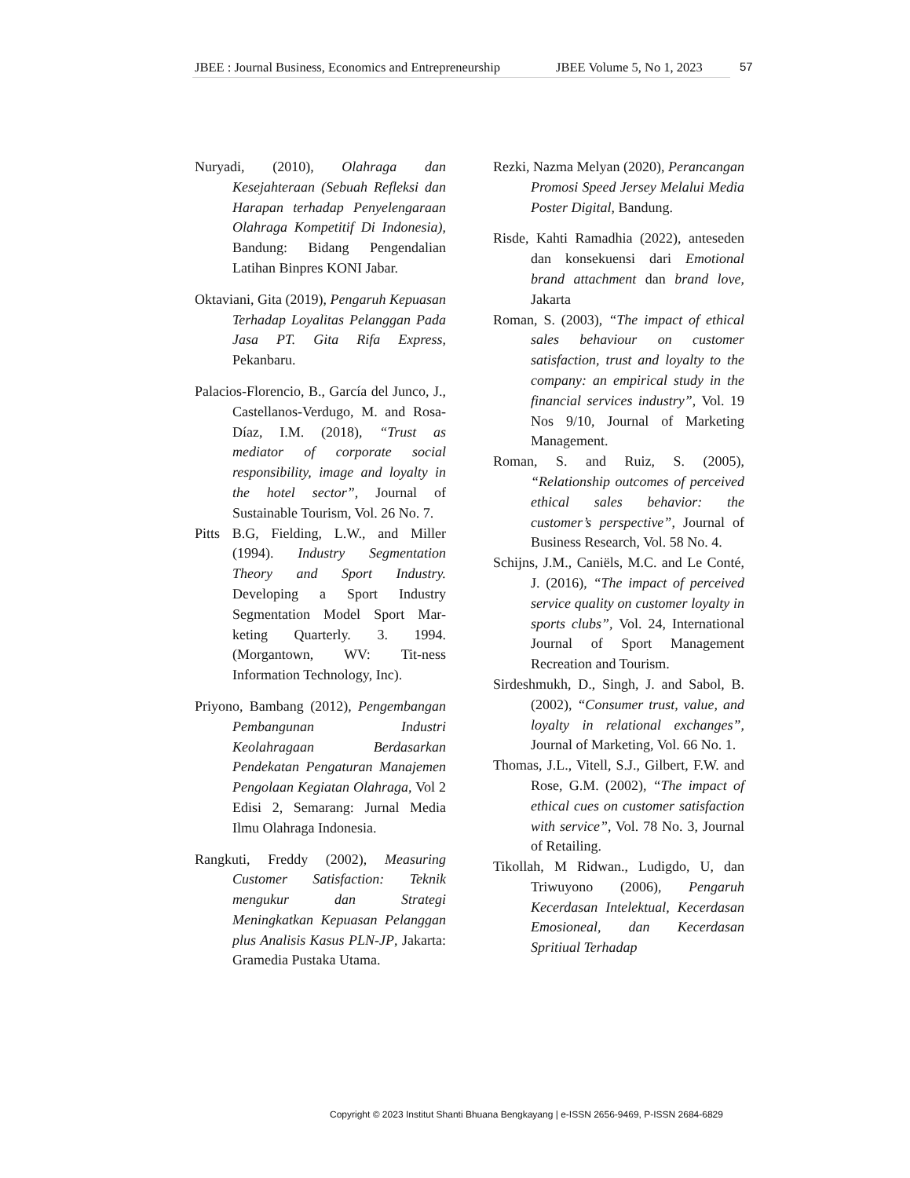JBEE : Journal Business, Economics and Entrepreneurship JBEE Volume 5, No 1, 2023 57
Nuryadi, (2010), Olahraga dan Kesejahteraan (Sebuah Refleksi dan Harapan terhadap Penyelengaraan Olahraga Kompetitif Di Indonesia), Bandung: Bidang Pengendalian Latihan Binpres KONI Jabar.
Oktaviani, Gita (2019), Pengaruh Kepuasan Terhadap Loyalitas Pelanggan Pada Jasa PT. Gita Rifa Express, Pekanbaru.
Palacios-Florencio, B., García del Junco, J., Castellanos-Verdugo, M. and Rosa-Díaz, I.M. (2018), “Trust as mediator of corporate social responsibility, image and loyalty in the hotel sector”, Journal of Sustainable Tourism, Vol. 26 No. 7.
Pitts B.G, Fielding, L.W., and Miller (1994). Industry Segmentation Theory and Sport Industry. Developing a Sport Industry Segmentation Model Sport Mar-keting Quarterly. 3. 1994. (Morgantown, WV: Tit-ness Information Technology, Inc).
Priyono, Bambang (2012), Pengembangan Pembangunan Industri Keolahragaan Berdasarkan Pendekatan Pengaturan Manajemen Pengolaan Kegiatan Olahraga, Vol 2 Edisi 2, Semarang: Jurnal Media Ilmu Olahraga Indonesia.
Rangkuti, Freddy (2002), Measuring Customer Satisfaction: Teknik mengukur dan Strategi Meningkatkan Kepuasan Pelanggan plus Analisis Kasus PLN-JP, Jakarta: Gramedia Pustaka Utama.
Rezki, Nazma Melyan (2020), Perancangan Promosi Speed Jersey Melalui Media Poster Digital, Bandung.
Risde, Kahti Ramadhia (2022), anteseden dan konsekuensi dari Emotional brand attachment dan brand love, Jakarta
Roman, S. (2003), “The impact of ethical sales behaviour on customer satisfaction, trust and loyalty to the company: an empirical study in the financial services industry”, Vol. 19 Nos 9/10, Journal of Marketing Management.
Roman, S. and Ruiz, S. (2005), “Relationship outcomes of perceived ethical sales behavior: the customer’s perspective”, Journal of Business Research, Vol. 58 No. 4.
Schijns, J.M., Caniëls, M.C. and Le Conté, J. (2016), “The impact of perceived service quality on customer loyalty in sports clubs”, Vol. 24, International Journal of Sport Management Recreation and Tourism.
Sirdeshmukh, D., Singh, J. and Sabol, B. (2002), “Consumer trust, value, and loyalty in relational exchanges”, Journal of Marketing, Vol. 66 No. 1.
Thomas, J.L., Vitell, S.J., Gilbert, F.W. and Rose, G.M. (2002), “The impact of ethical cues on customer satisfaction with service”, Vol. 78 No. 3, Journal of Retailing.
Tikollah, M Ridwan., Ludigdo, U, dan Triwuyono (2006), Pengaruh Kecerdasan Intelektual, Kecerdasan Emosioneal, dan Kecerdasan Spritiual Terhadap
Copyright © 2023 Institut Shanti Bhuana Bengkayang | e-ISSN 2656-9469, P-ISSN 2684-6829